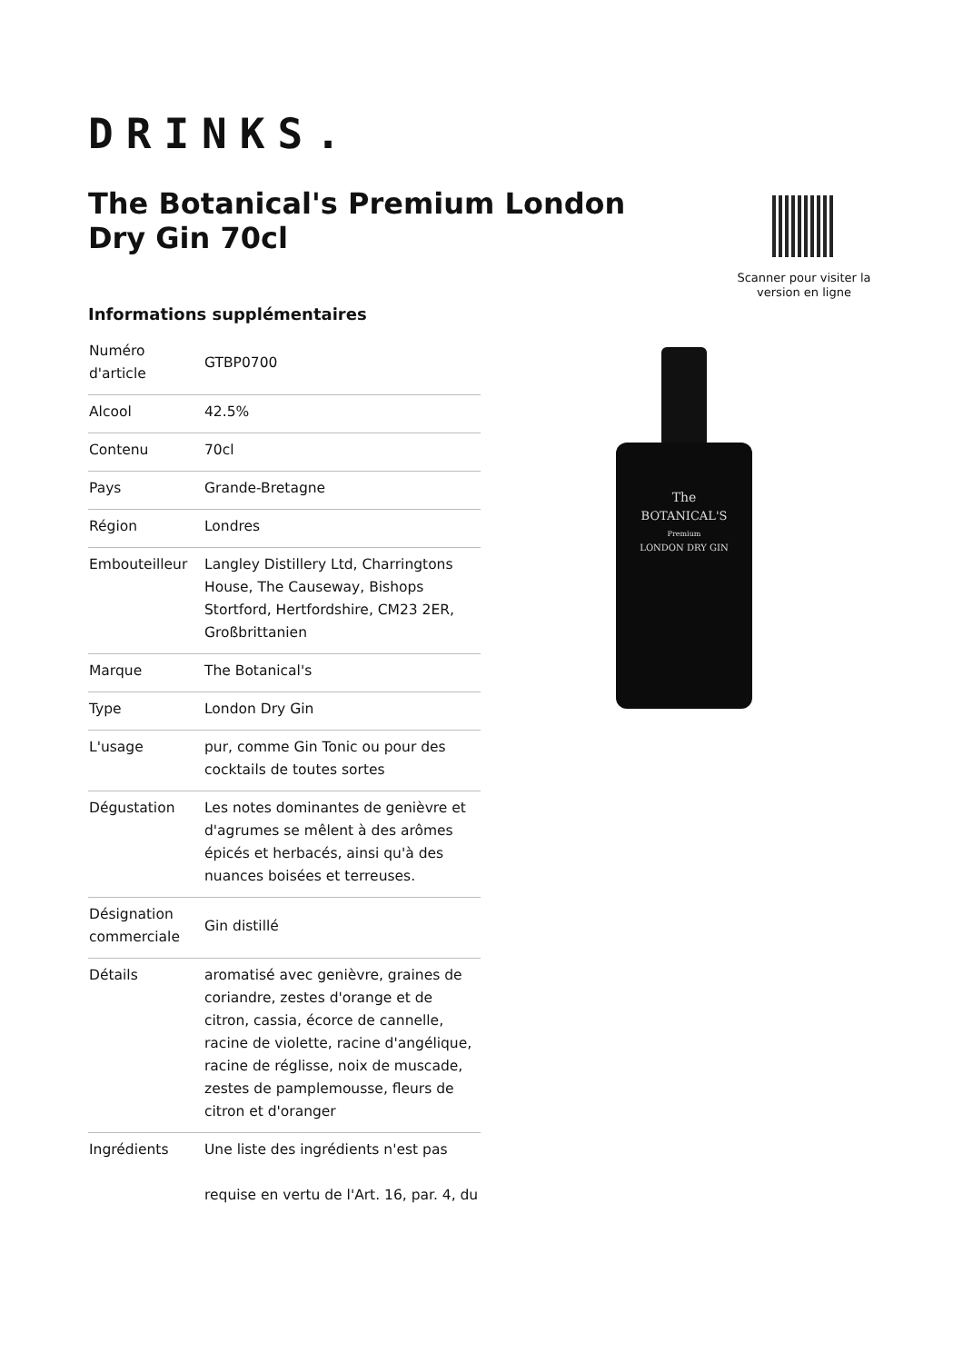DRINKS.
The Botanical's Premium London Dry Gin 70cl
Scanner pour visiter la version en ligne
Informations supplémentaires
| Numéro d'article | GTBP0700 |
| Alcool | 42.5% |
| Contenu | 70cl |
| Pays | Grande-Bretagne |
| Région | Londres |
| Embouteilleur | Langley Distillery Ltd, Charringtons House, The Causeway, Bishops Stortford, Hertfordshire, CM23 2ER, Großbrittanien |
| Marque | The Botanical's |
| Type | London Dry Gin |
| L'usage | pur, comme Gin Tonic ou pour des cocktails de toutes sortes |
| Dégustation | Les notes dominantes de genièvre et d'agrumes se mêlent à des arômes épicés et herbacés, ainsi qu'à des nuances boisées et terreuses. |
| Désignation commerciale | Gin distillé |
| Détails | aromatisé avec genièvre, graines de coriandre, zestes d'orange et de citron, cassia, écorce de cannelle, racine de violette, racine d'angélique, racine de réglisse, noix de muscade, zestes de pamplemousse, fleurs de citron et d'oranger |
| Ingrédients | Une liste des ingrédients n'est pas requise en vertu de l'Art. 16, par. 4, du |
The
BOTANICAL'S
Premium
LONDON DRY GIN